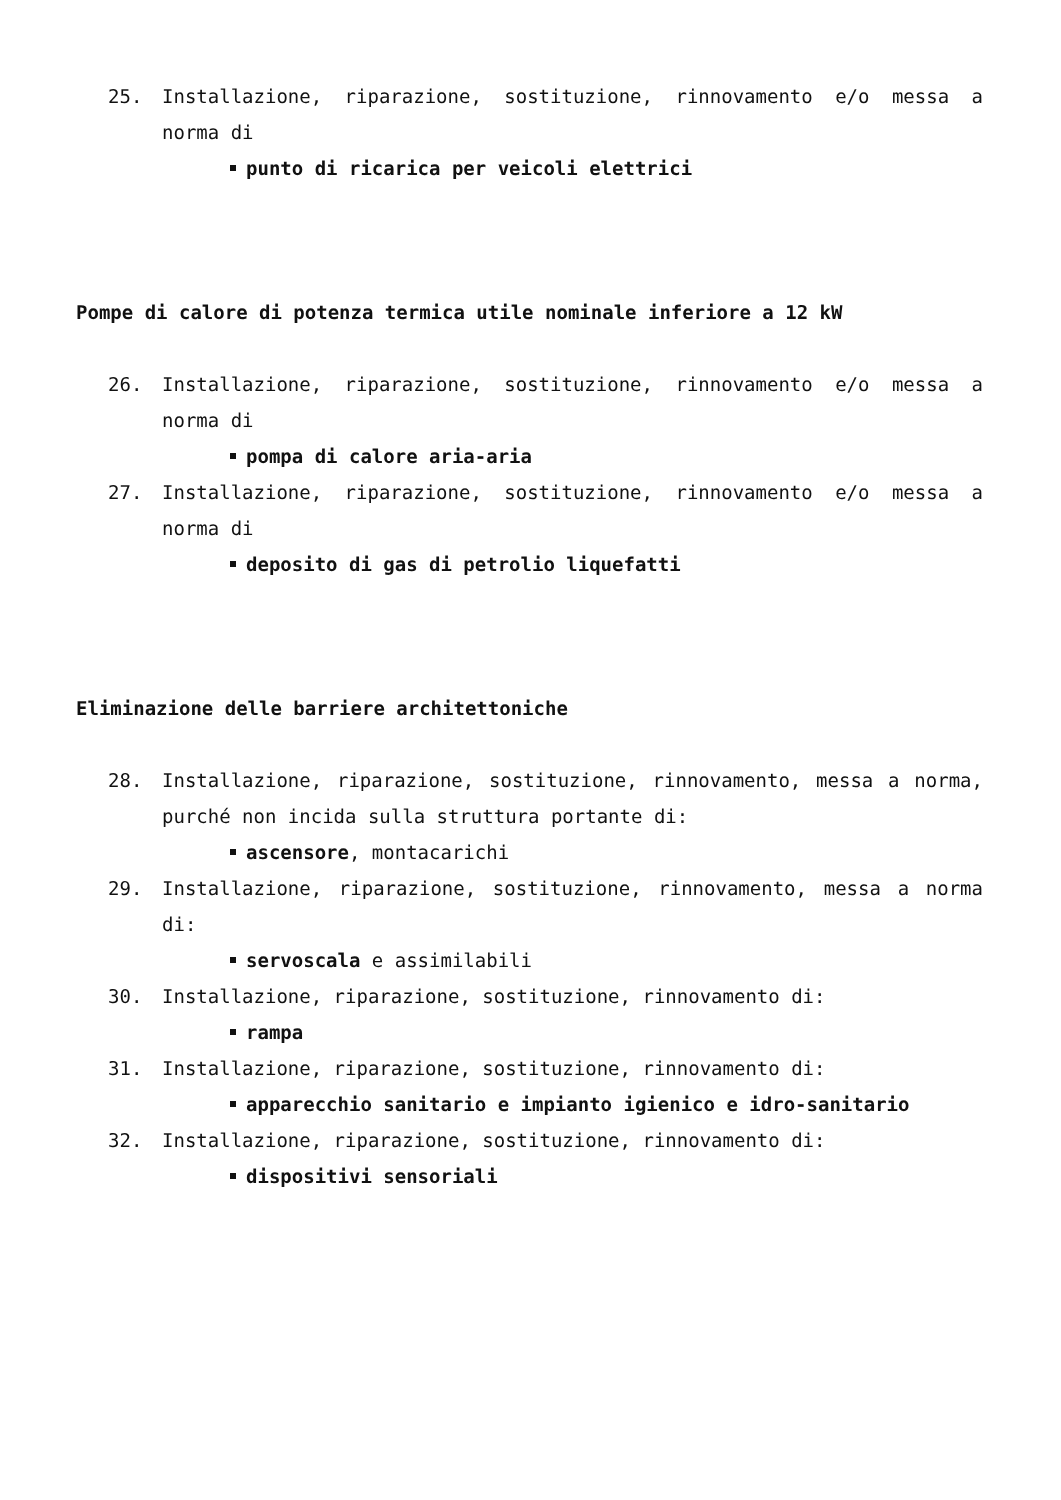25. Installazione, riparazione, sostituzione, rinnovamento e/o messa a norma di
punto di ricarica per veicoli elettrici
Pompe di calore di potenza termica utile nominale inferiore a 12 kW
26. Installazione, riparazione, sostituzione, rinnovamento e/o messa a norma di
pompa di calore aria-aria
27. Installazione, riparazione, sostituzione, rinnovamento e/o messa a norma di
deposito di gas di petrolio liquefatti
Eliminazione delle barriere architettoniche
28. Installazione, riparazione, sostituzione, rinnovamento, messa a norma, purché non incida sulla struttura portante di:
ascensore, montacarichi
29. Installazione, riparazione, sostituzione, rinnovamento, messa a norma di:
servoscala e assimilabili
30. Installazione, riparazione, sostituzione, rinnovamento di:
rampa
31. Installazione, riparazione, sostituzione, rinnovamento di:
apparecchio sanitario e impianto igienico e idro-sanitario
32. Installazione, riparazione, sostituzione, rinnovamento di:
dispositivi sensoriali